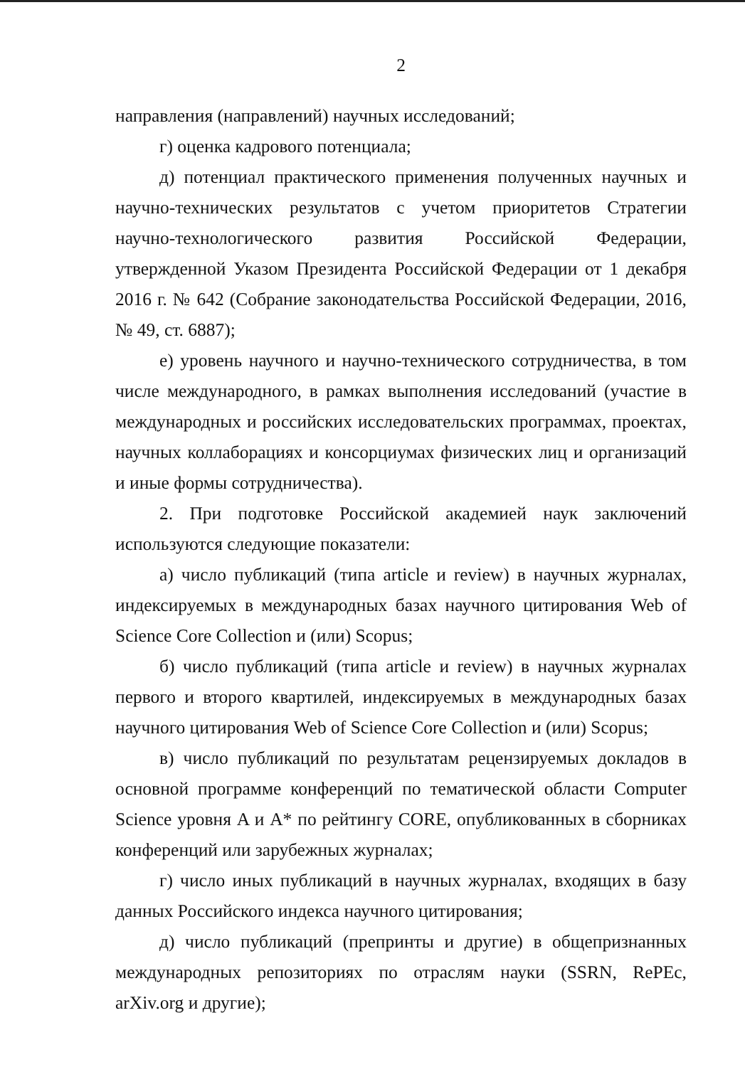2
направления (направлений) научных исследований;
г) оценка кадрового потенциала;
д) потенциал практического применения полученных научных и научно-технических результатов с учетом приоритетов Стратегии научно-технологического развития Российской Федерации, утвержденной Указом Президента Российской Федерации от 1 декабря 2016 г. № 642 (Собрание законодательства Российской Федерации, 2016, № 49, ст. 6887);
е) уровень научного и научно-технического сотрудничества, в том числе международного, в рамках выполнения исследований (участие в международных и российских исследовательских программах, проектах, научных коллаборациях и консорциумах физических лиц и организаций и иные формы сотрудничества).
2. При подготовке Российской академией наук заключений используются следующие показатели:
а) число публикаций (типа article и review) в научных журналах, индексируемых в международных базах научного цитирования Web of Science Core Collection и (или) Scopus;
б) число публикаций (типа article и review) в научных журналах первого и второго квартилей, индексируемых в международных базах научного цитирования Web of Science Core Collection и (или) Scopus;
в) число публикаций по результатам рецензируемых докладов в основной программе конференций по тематической области Computer Science уровня A и A* по рейтингу CORE, опубликованных в сборниках конференций или зарубежных журналах;
г) число иных публикаций в научных журналах, входящих в базу данных Российского индекса научного цитирования;
д) число публикаций (препринты и другие) в общепризнанных международных репозиториях по отраслям науки (SSRN, RePEc, arXiv.org и другие);